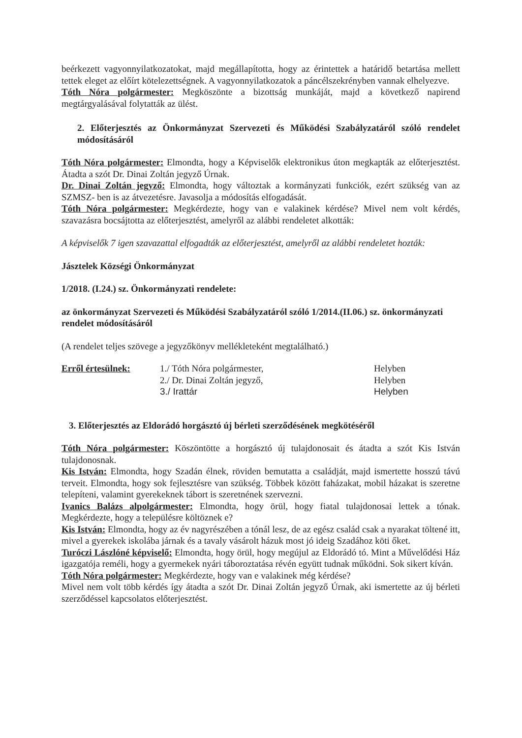beérkezett vagyonnyilatkozatokat, majd megállapította, hogy az érintettek a határidő betartása mellett tettek eleget az előírt kötelezettségnek. A vagyonnyilatkozatok a páncélszekrényben vannak elhelyezve.
Tóth Nóra polgármester: Megköszönte a bizottság munkáját, majd a következő napirend megtárgyalásával folytatták az ülést.
2. Előterjesztés az Önkormányzat Szervezeti és Működési Szabályzatáról szóló rendelet módosításáról
Tóth Nóra polgármester: Elmondta, hogy a Képviselők elektronikus úton megkapták az előterjesztést. Átadta a szót Dr. Dinai Zoltán jegyző Úrnak.
Dr. Dinai Zoltán jegyző: Elmondta, hogy változtak a kormányzati funkciók, ezért szükség van az SZMSZ- ben is az átvezetésre. Javasolja a módosítás elfogadását.
Tóth Nóra polgármester: Megkérdezte, hogy van e valakinek kérdése? Mivel nem volt kérdés, szavazásra bocsájtotta az előterjesztést, amelyről az alábbi rendeletet alkották:
A képviselők 7 igen szavazattal elfogadták az előterjesztést, amelyről az alábbi rendeletet hozták:
Jásztelek Községi Önkormányzat
1/2018. (I.24.) sz. Önkormányzati rendelete:
az önkormányzat Szervezeti és Működési Szabályzatáról szóló 1/2014.(II.06.) sz. önkormányzati rendelet módosításáról
(A rendelet teljes szövege a jegyzőkönyv mellékleteként megtalálható.)
Erről értesülnek: 1./ Tóth Nóra polgármester,
2./ Dr. Dinai Zoltán jegyző,
3./ Irattár
Helyben
Helyben
Helyben
3. Előterjesztés az Eldorádó horgásztó új bérleti szerződésének megkötéséről
Tóth Nóra polgármester: Köszöntötte a horgásztó új tulajdonosait és átadta a szót Kis István tulajdonosnak.
Kis István: Elmondta, hogy Szadán élnek, röviden bemutatta a családját, majd ismertette hosszú távú terveit. Elmondta, hogy sok fejlesztésre van szükség. Többek között faházakat, mobil házakat is szeretne telepíteni, valamint gyerekeknek tábort is szeretnének szervezni.
Ivanics Balázs alpolgármester: Elmondta, hogy örül, hogy fiatal tulajdonosai lettek a tónak. Megkérdezte, hogy a településre költöznek e?
Kis István: Elmondta, hogy az év nagyrészében a tónál lesz, de az egész család csak a nyarakat töltené itt, mivel a gyerekek iskolába járnak és a tavaly vásárolt házuk most jó ideig Szadához köti őket.
Turóczi Lászlóné képviselő: Elmondta, hogy örül, hogy megújul az Eldorádó tó. Mint a Művelődési Ház igazgatója reméli, hogy a gyermekek nyári táboroztatása révén együtt tudnak működni. Sok sikert kíván.
Tóth Nóra polgármester: Megkérdezte, hogy van e valakinek még kérdése?
Mivel nem volt több kérdés így átadta a szót Dr. Dinai Zoltán jegyző Úrnak, aki ismertette az új bérleti szerződéssel kapcsolatos előterjesztést.